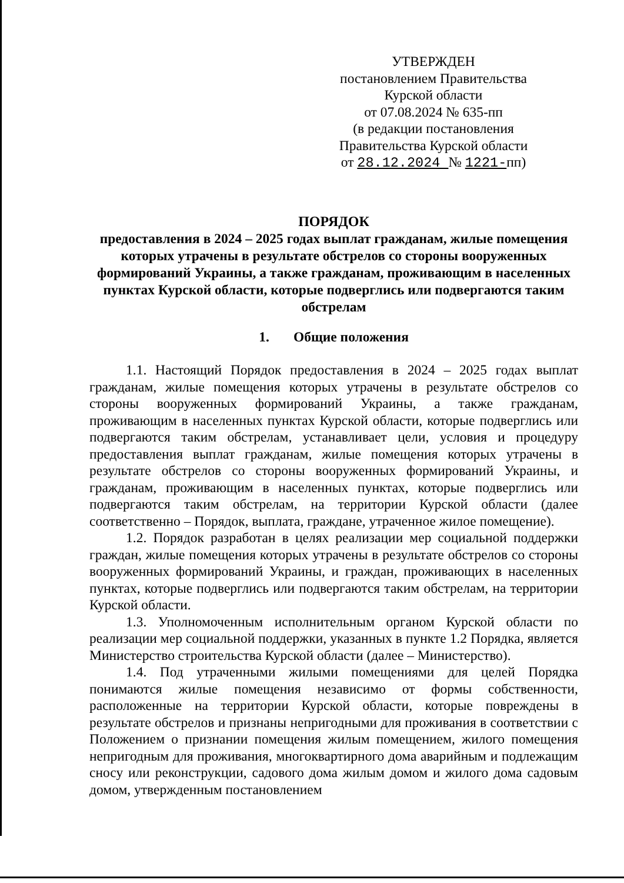УТВЕРЖДЕН
постановлением Правительства
Курской области
от 07.08.2024 № 635-пп
(в редакции постановления
Правительства Курской области
от 28.12.2024 № 1221-пп)
ПОРЯДОК
предоставления в 2024 – 2025 годах выплат гражданам, жилые помещения которых утрачены в результате обстрелов со стороны вооруженных формирований Украины, а также гражданам, проживающим в населенных пунктах Курской области, которые подверглись или подвергаются таким обстрелам
1. Общие положения
1.1. Настоящий Порядок предоставления в 2024 – 2025 годах выплат гражданам, жилые помещения которых утрачены в результате обстрелов со стороны вооруженных формирований Украины, а также гражданам, проживающим в населенных пунктах Курской области, которые подверглись или подвергаются таким обстрелам, устанавливает цели, условия и процедуру предоставления выплат гражданам, жилые помещения которых утрачены в результате обстрелов со стороны вооруженных формирований Украины, и гражданам, проживающим в населенных пунктах, которые подверглись или подвергаются таким обстрелам, на территории Курской области (далее соответственно – Порядок, выплата, граждане, утраченное жилое помещение).
1.2. Порядок разработан в целях реализации мер социальной поддержки граждан, жилые помещения которых утрачены в результате обстрелов со стороны вооруженных формирований Украины, и граждан, проживающих в населенных пунктах, которые подверглись или подвергаются таким обстрелам, на территории Курской области.
1.3. Уполномоченным исполнительным органом Курской области по реализации мер социальной поддержки, указанных в пункте 1.2 Порядка, является Министерство строительства Курской области (далее – Министерство).
1.4. Под утраченными жилыми помещениями для целей Порядка понимаются жилые помещения независимо от формы собственности, расположенные на территории Курской области, которые повреждены в результате обстрелов и признаны непригодными для проживания в соответствии с Положением о признании помещения жилым помещением, жилого помещения непригодным для проживания, многоквартирного дома аварийным и подлежащим сносу или реконструкции, садового дома жилым домом и жилого дома садовым домом, утвержденным постановлением